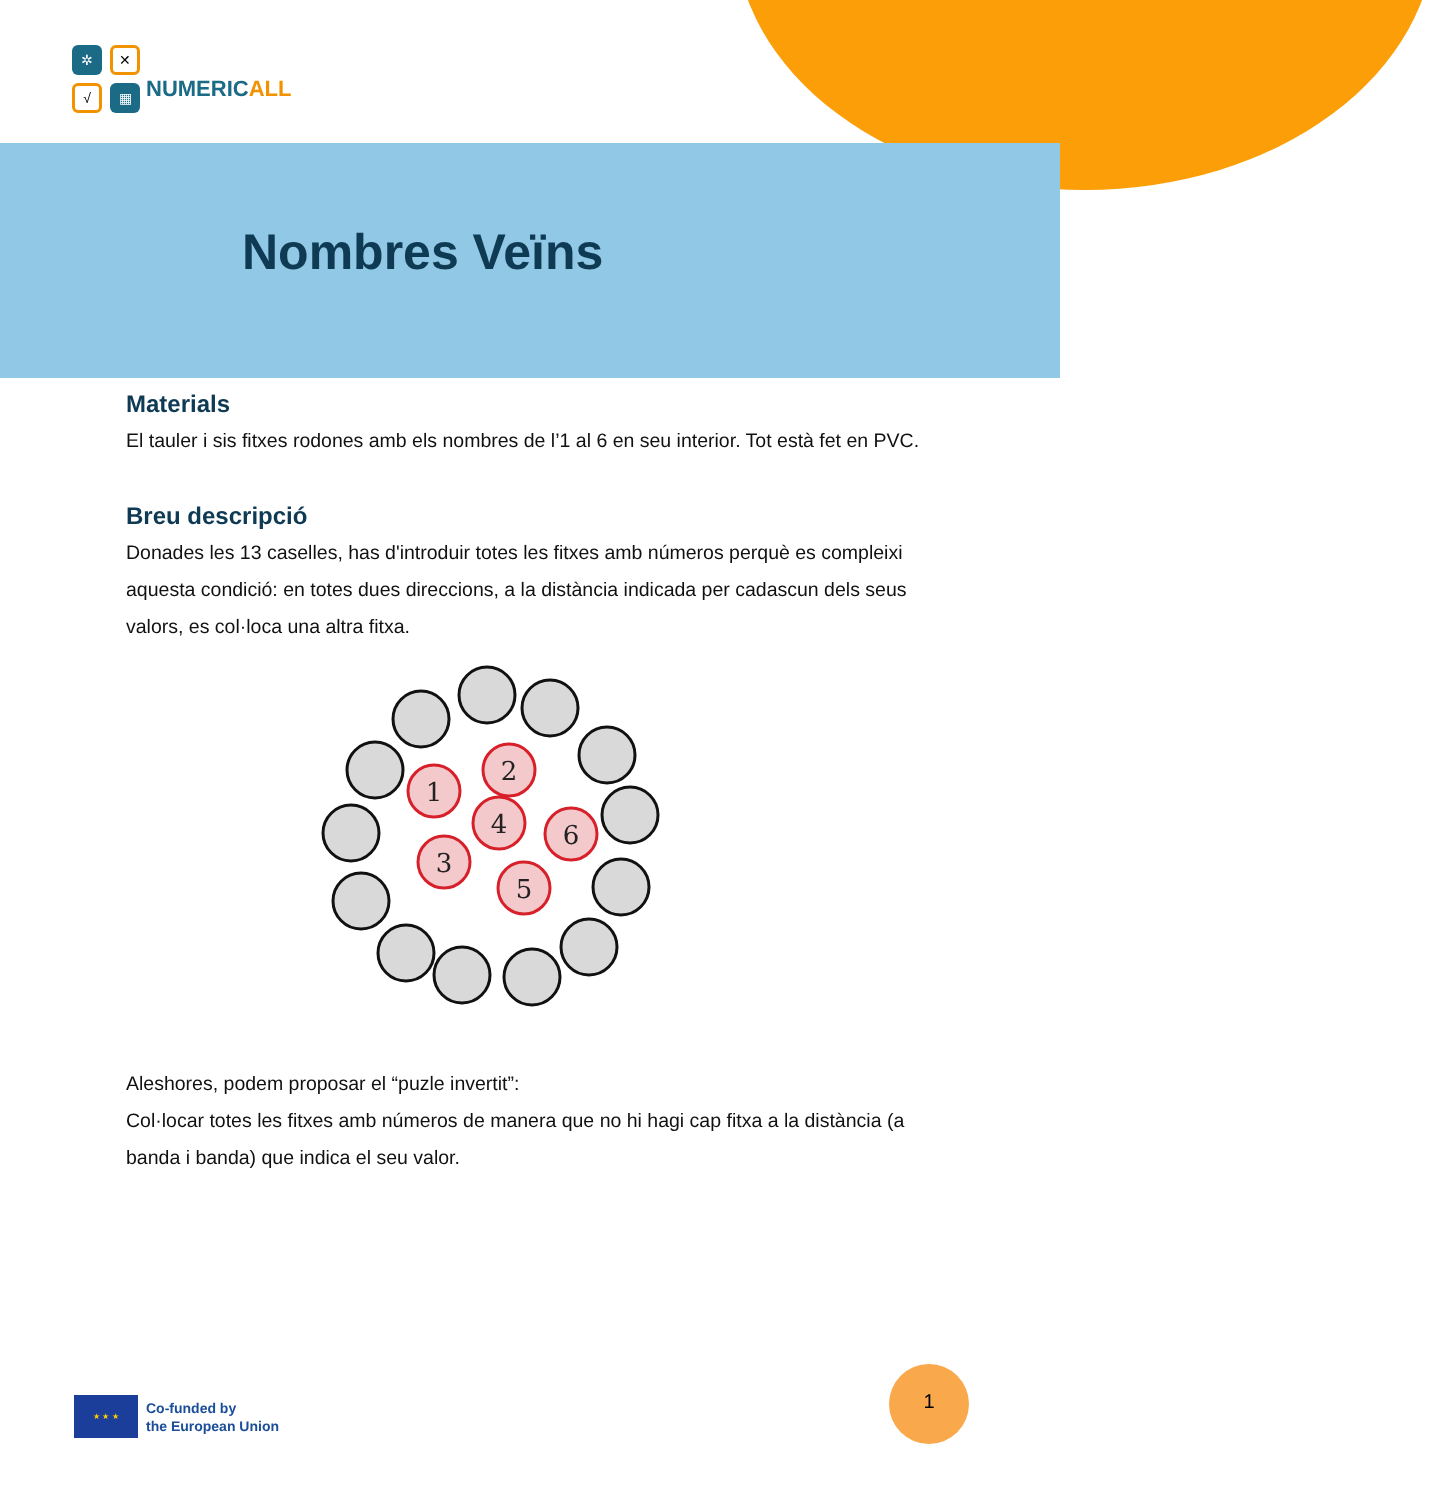✲
✕
√
▦
NUMERIC ALL
Nombres Veïns
Materials
El tauler i sis fitxes rodones amb els nombres de l’1 al 6 en seu interior. Tot està fet en PVC.
Breu descripció
Donades les 13 caselles, has d'introduir totes les fitxes amb números perquè es compleixi aquesta condició: en totes dues direccions, a la distància indicada per cadascun dels seus valors, es col·loca una altra fitxa.
1
2
4
6
3
5
Aleshores, podem proposar el “puzle invertit”:
Col·locar totes les fitxes amb números de manera que no hi hagi cap fitxa a la distància (a banda i banda) que indica el seu valor.
★ ★ ★
Co-funded by
the European Union
1